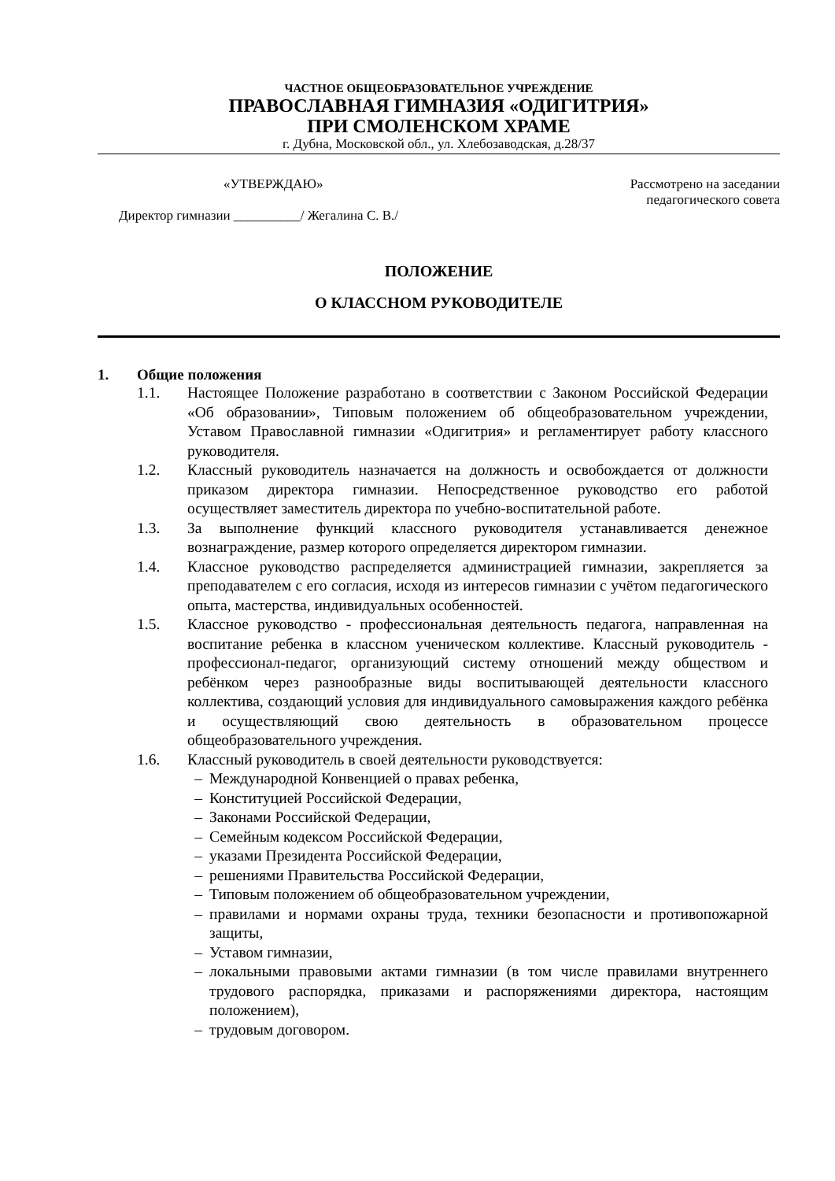ЧАСТНОЕ ОБЩЕОБРАЗОВАТЕЛЬНОЕ УЧРЕЖДЕНИЕ
ПРАВОСЛАВНАЯ ГИМНАЗИЯ «ОДИГИТРИЯ»
ПРИ СМОЛЕНСКОМ ХРАМЕ
г. Дубна, Московской обл., ул. Хлебозаводская, д.28/37
«УТВЕРЖДАЮ» Рассмотрено на заседании
педагогического совета
Директор гимназии __________/ Жегалина С. В./
ПОЛОЖЕНИЕ
О КЛАССНОМ РУКОВОДИТЕЛЕ
1. Общие положения
1.1. Настоящее Положение разработано в соответствии с Законом Российской Федерации «Об образовании», Типовым положением об общеобразовательном учреждении, Уставом Православной гимназии «Одигитрия» и регламентирует работу классного руководителя.
1.2. Классный руководитель назначается на должность и освобождается от должности приказом директора гимназии. Непосредственное руководство его работой осуществляет заместитель директора по учебно-воспитательной работе.
1.3. За выполнение функций классного руководителя устанавливается денежное вознаграждение, размер которого определяется директором гимназии.
1.4. Классное руководство распределяется администрацией гимназии, закрепляется за преподавателем с его согласия, исходя из интересов гимназии с учётом педагогического опыта, мастерства, индивидуальных особенностей.
1.5. Классное руководство - профессиональная деятельность педагога, направленная на воспитание ребенка в классном ученическом коллективе. Классный руководитель - профессионал-педагог, организующий систему отношений между обществом и ребёнком через разнообразные виды воспитывающей деятельности классного коллектива, создающий условия для индивидуального самовыражения каждого ребёнка и осуществляющий свою деятельность в образовательном процессе общеобразовательного учреждения.
1.6. Классный руководитель в своей деятельности руководствуется:
– Международной Конвенцией о правах ребенка,
– Конституцией Российской Федерации,
– Законами Российской Федерации,
– Семейным кодексом Российской Федерации,
– указами Президента Российской Федерации,
– решениями Правительства Российской Федерации,
– Типовым положением об общеобразовательном учреждении,
– правилами и нормами охраны труда, техники безопасности и противопожарной защиты,
– Уставом гимназии,
– локальными правовыми актами гимназии (в том числе правилами внутреннего трудового распорядка, приказами и распоряжениями директора, настоящим положением),
– трудовым договором.